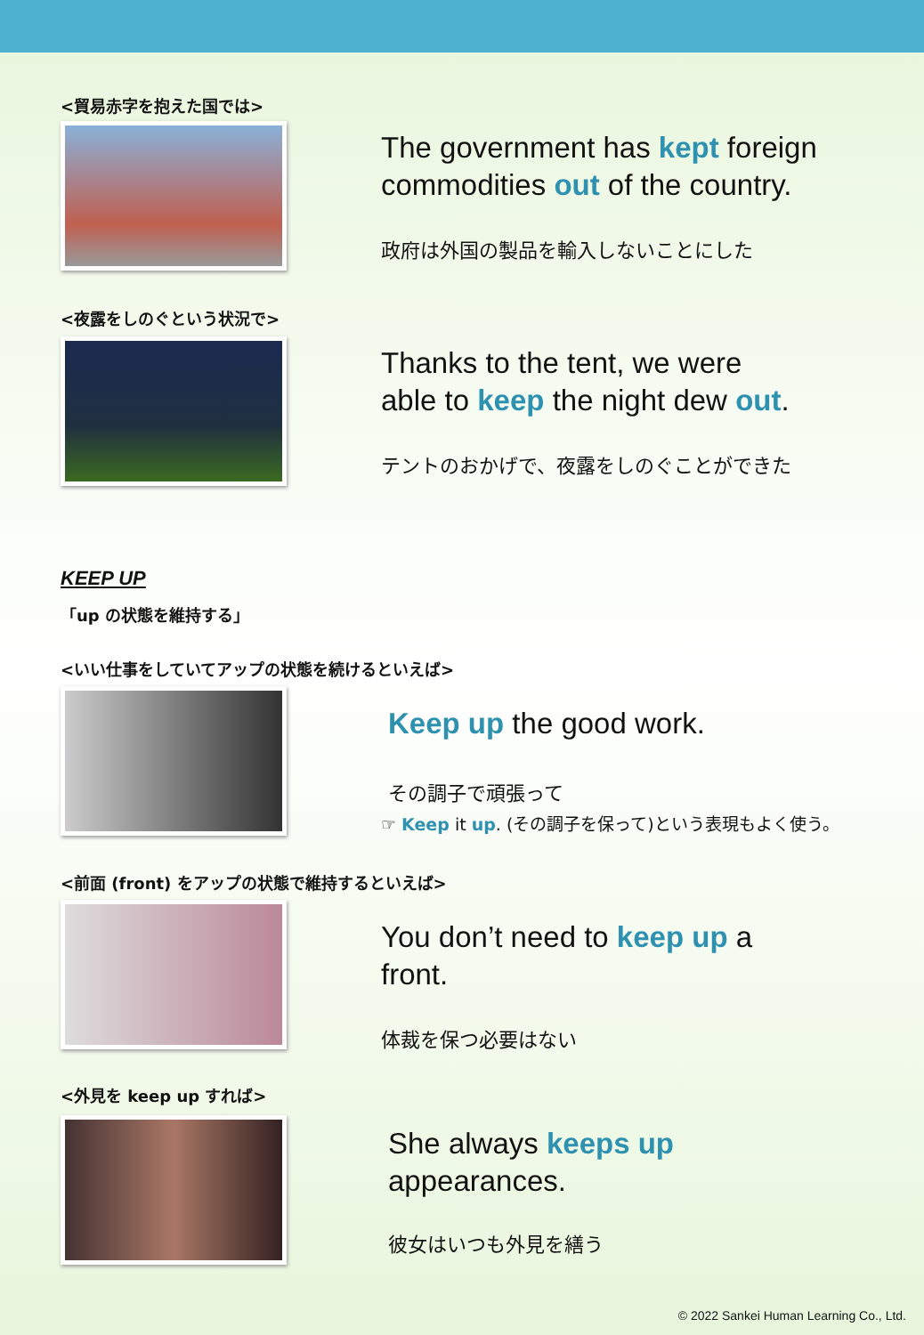<貿易赤字を抱えた国では>
The government has kept foreign commodities out of the country.
政府は外国の製品を輸入しないことにした
<夜露をしのぐという状況で>
Thanks to the tent, we were
able to keep the night dew out.
テントのおかげで、夜露をしのぐことができた
KEEP UP
「up の状態を維持する」
<いい仕事をしていてアップの状態を続けるといえば>
Keep up the good work.
その調子で頑張って
☞ Keep it up. (その調子を保って)という表現もよく使う。
<前面 (front) をアップの状態で維持するといえば>
You don’t need to keep up a
front.
体裁を保つ必要はない
<外見を keep up すれば>
She always keeps up
appearances.
彼女はいつも外見を繕う
© 2022 Sankei Human Learning Co., Ltd.